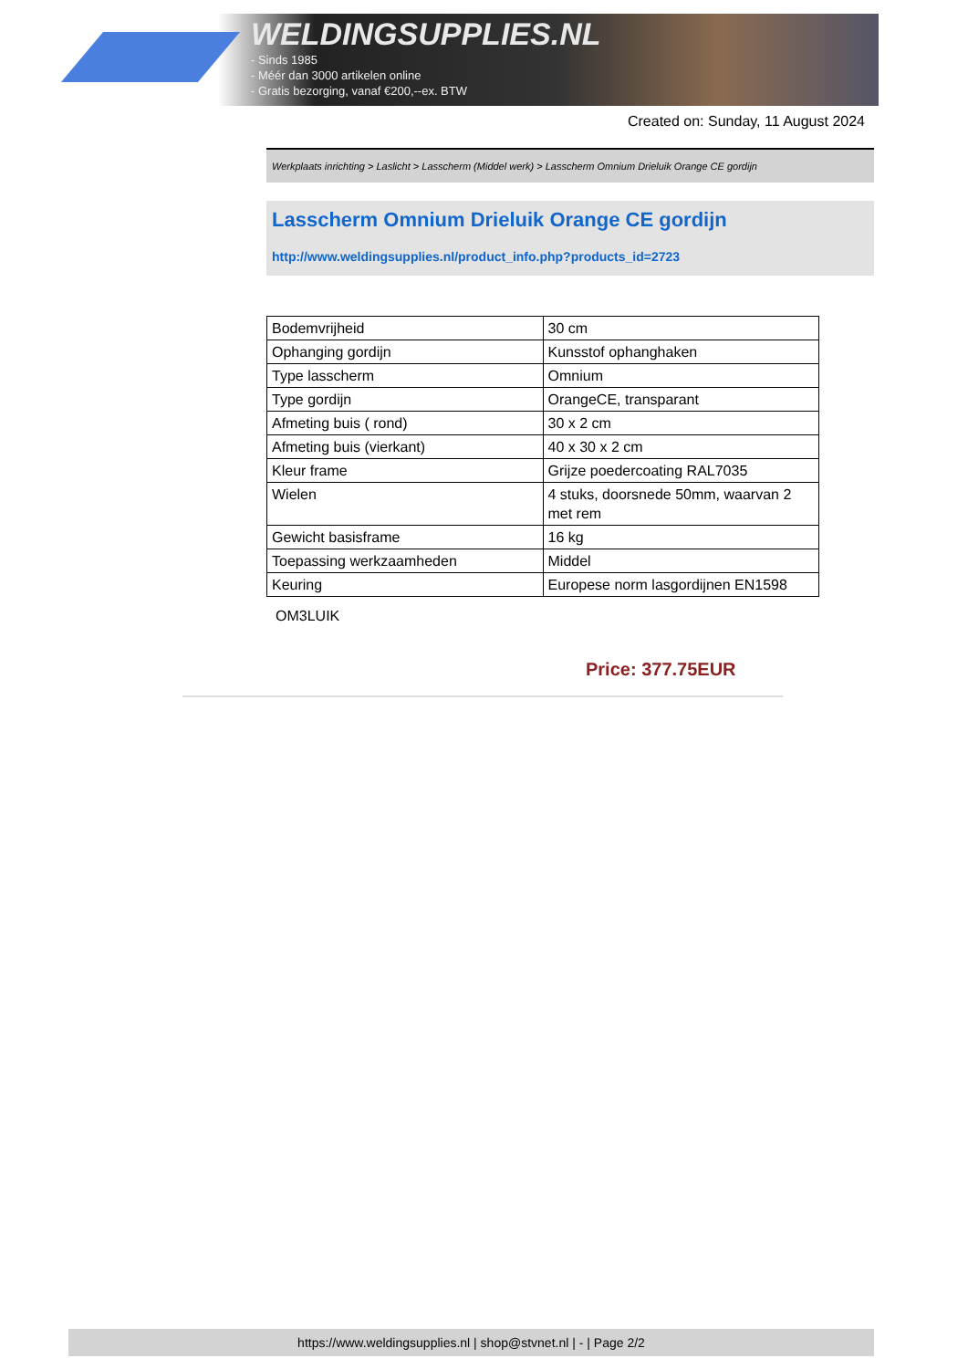WELDINGSUPPLIES.NL
- Sinds 1985
- Méér dan 3000 artikelen online
- Gratis bezorging, vanaf €200,--ex. BTW
Created on: Sunday, 11 August 2024
Werkplaats inrichting > Laslicht > Lasscherm (Middel werk) > Lasscherm Omnium Drieluik Orange CE gordijn
Lasscherm Omnium Drieluik Orange CE gordijn
http://www.weldingsupplies.nl/product_info.php?products_id=2723
| Bodemvrijheid | 30 cm |
| Ophanging gordijn | Kunsstof ophanghaken |
| Type lasscherm | Omnium |
| Type gordijn | OrangeCE, transparant |
| Afmeting buis ( rond) | 30 x 2 cm |
| Afmeting buis (vierkant) | 40 x 30 x 2 cm |
| Kleur frame | Grijze poedercoating RAL7035 |
| Wielen | 4 stuks, doorsnede 50mm, waarvan 2 met rem |
| Gewicht basisframe | 16 kg |
| Toepassing werkzaamheden | Middel |
| Keuring | Europese norm lasgordijnen EN1598 |
OM3LUIK
Price: 377.75EUR
https://www.weldingsupplies.nl | shop@stvnet.nl | - | Page 2/2